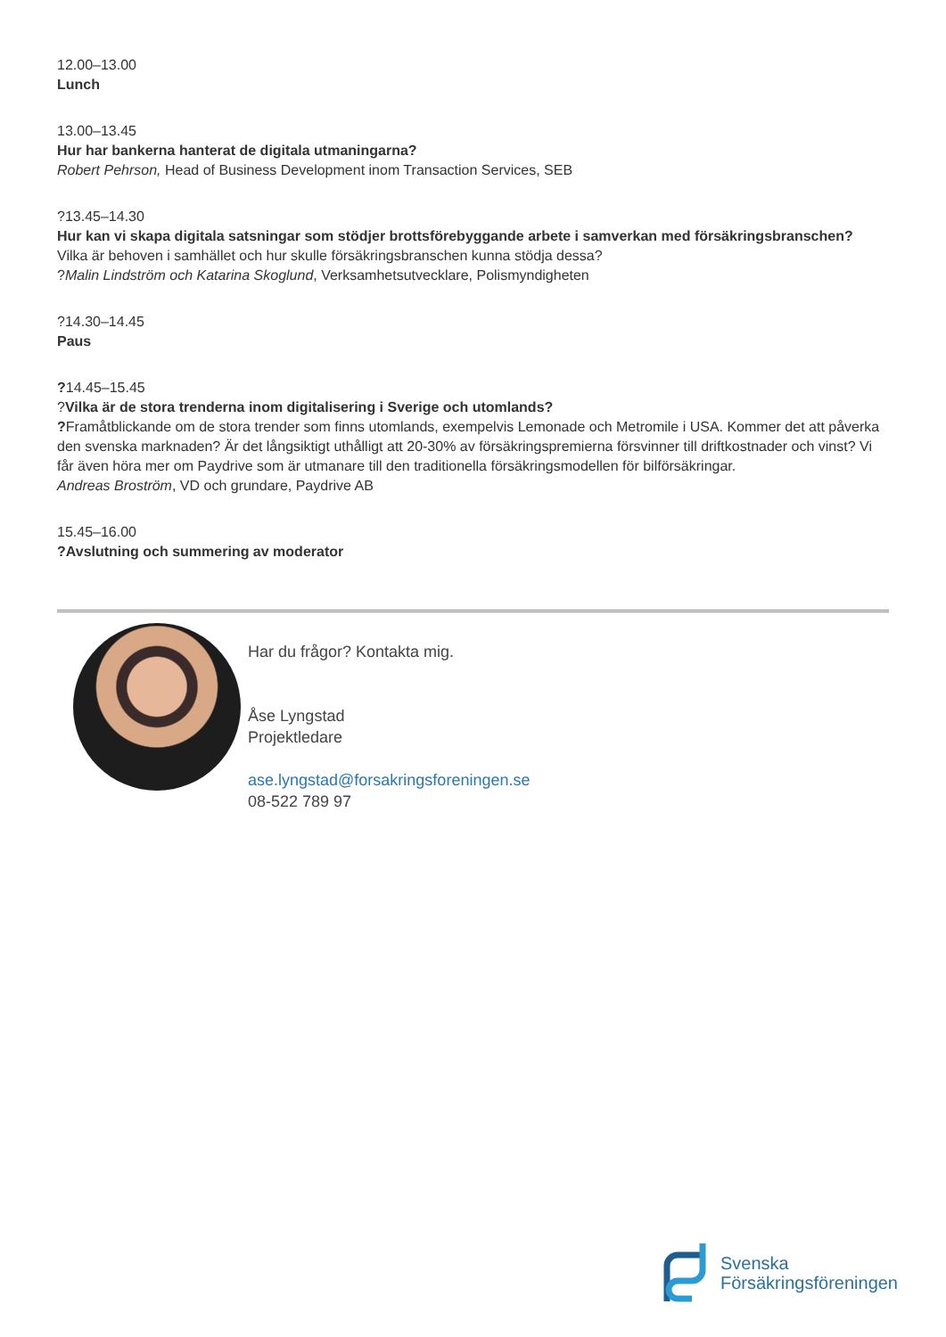12.00–13.00
Lunch
13.00–13.45
Hur har bankerna hanterat de digitala utmaningarna?
Robert Pehrson, Head of Business Development inom Transaction Services, SEB
?13.45–14.30
Hur kan vi skapa digitala satsningar som stödjer brottsförebyggande arbete i samverkan med försäkringsbranschen?
Vilka är behoven i samhället och hur skulle försäkringsbranschen kunna stödja dessa?
?Malin Lindström och Katarina Skoglund, Verksamhetsutvecklare, Polismyndigheten
?14.30–14.45
Paus
?14.45–15.45
?Vilka är de stora trenderna inom digitalisering i Sverige och utomlands?
?Framåtblickande om de stora trender som finns utomlands, exempelvis Lemonade och Metromile i USA. Kommer det att påverka den svenska marknaden? Är det långsiktigt uthålligt att 20-30% av försäkringspremierna försvinner till driftkostnader och vinst? Vi får även höra mer om Paydrive som är utmanare till den traditionella försäkringsmodellen för bilförsäkringar.
Andreas Broström, VD och grundare, Paydrive AB
15.45–16.00
?Avslutning och summering av moderator
Har du frågor? Kontakta mig.
Åse Lyngstad
Projektledare
ase.lyngstad@forsakringsforeningen.se
08-522 789 97
Svenska
Försäkringsföreningen